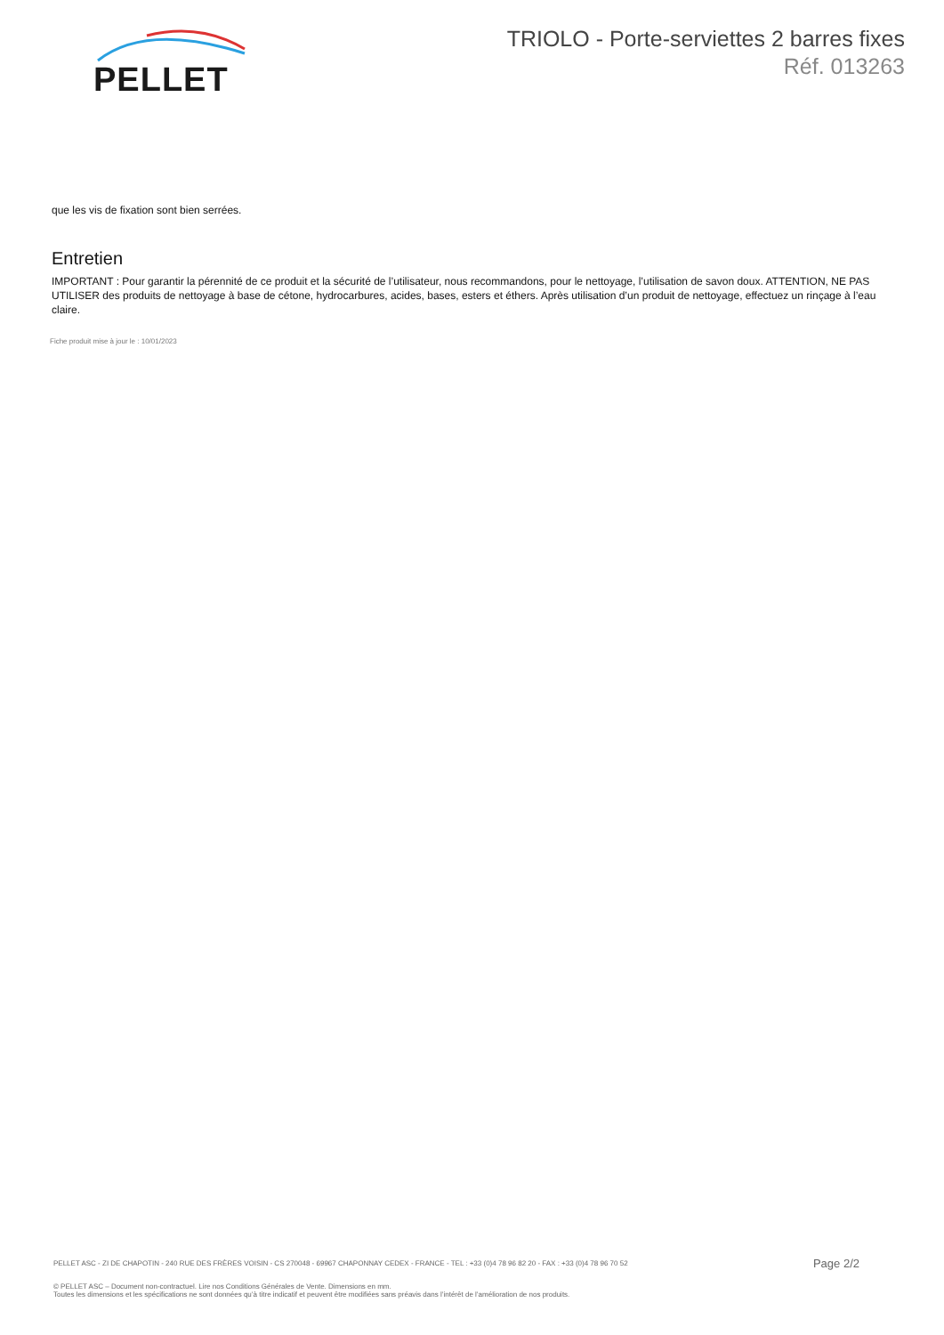PELLET
TRIOLO - Porte-serviettes 2 barres fixes
Réf. 013263
que les vis de fixation sont bien serrées.
Entretien
IMPORTANT : Pour garantir la pérennité de ce produit et la sécurité de l’utilisateur, nous recommandons, pour le nettoyage, l’utilisation de savon doux. ATTENTION, NE PAS UTILISER des produits de nettoyage à base de cétone, hydrocarbures, acides, bases, esters et éthers. Après utilisation d’un produit de nettoyage, effectuez un rinçage à l’eau claire.
Fiche produit mise à jour le : 10/01/2023
PELLET ASC - ZI DE CHAPOTIN - 240 RUE DES FRÈRES VOISIN - CS 270048 - 69967 CHAPONNAY CEDEX - FRANCE - TEL : +33 (0)4 78 96 82 20 - FAX : +33 (0)4 78 96 70 52 Page 2/2
© PELLET ASC – Document non-contractuel. Lire nos Conditions Générales de Vente. Dimensions en mm.
Toutes les dimensions et les spécifications ne sont données qu’à titre indicatif et peuvent être modifiées sans préavis dans l’intérêt de l’amélioration de nos produits.